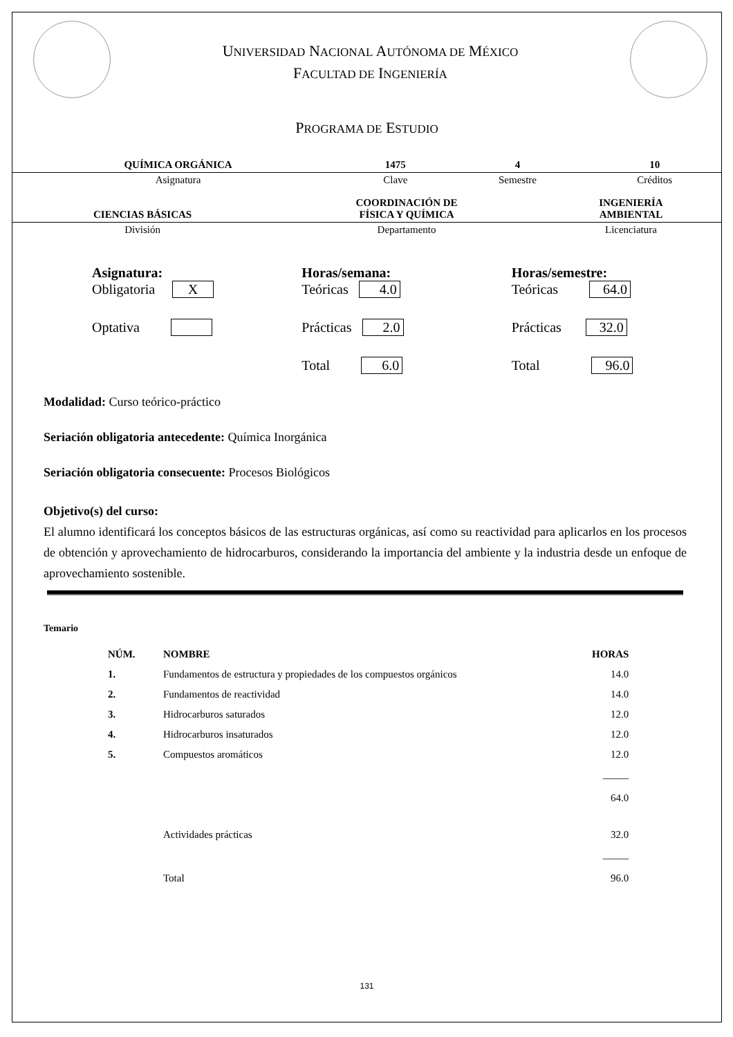UNIVERSIDAD NACIONAL AUTÓNOMA DE MÉXICO
FACULTAD DE INGENIERÍA
PROGRAMA DE ESTUDIO
| QUÍMICA ORGÁNICA | 1475 | 4 | 10 |
| Asignatura | Clave | Semestre | Créditos |
| CIENCIAS BÁSICAS | COORDINACIÓN DE FÍSICA Y QUÍMICA | INGENIERÍA AMBIENTAL |
| División | Departamento | Licenciatura |
Asignatura:
Obligatoria X
Optativa
Horas/semana:
Teóricas 4.0
Prácticas 2.0
Total 6.0
Horas/semestre:
Teóricas 64.0
Prácticas 32.0
Total 96.0
Modalidad: Curso teórico-práctico
Seriación obligatoria antecedente: Química Inorgánica
Seriación obligatoria consecuente: Procesos Biológicos
Objetivo(s) del curso:
El alumno identificará los conceptos básicos de las estructuras orgánicas, así como su reactividad para aplicarlos en los procesos de obtención y aprovechamiento de hidrocarburos, considerando la importancia del ambiente y la industria desde un enfoque de aprovechamiento sostenible.
Temario
| NÚM. | NOMBRE | HORAS |
| --- | --- | --- |
| 1. | Fundamentos de estructura y propiedades de los compuestos orgánicos | 14.0 |
| 2. | Fundamentos de reactividad | 14.0 |
| 3. | Hidrocarburos saturados | 12.0 |
| 4. | Hidrocarburos insaturados | 12.0 |
| 5. | Compuestos aromáticos | 12.0 |
| | | _____ 64.0 |
| | Actividades prácticas | 32.0 |
| | Total | _____ 96.0 |
131